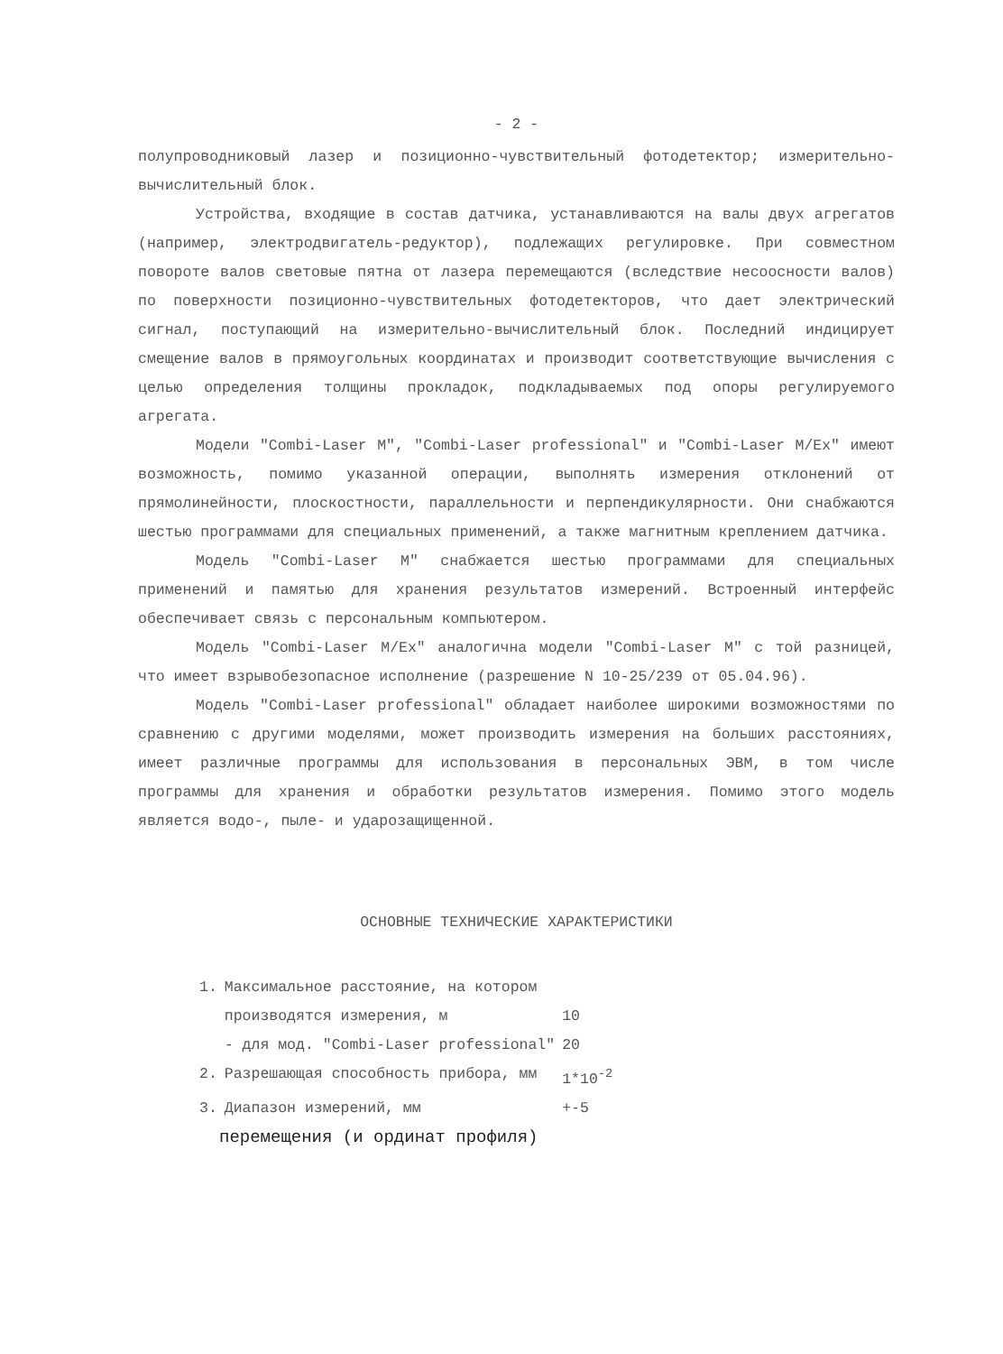- 2 -
полупроводниковый лазер и позиционно-чувствительный фотодетектор; измерительно-вычислительный блок.
Устройства, входящие в состав датчика, устанавливаются на валы двух агрегатов (например, электродвигатель-редуктор), подлежащих регулировке. При совместном повороте валов световые пятна от лазера перемещаются (вследствие несоосности валов) по поверхности позиционно-чувствительных фотодетекторов, что дает электрический сигнал, поступающий на измерительно-вычислительный блок. Последний индицирует смещение валов в прямоугольных координатах и производит соответствующие вычисления с целью определения толщины прокладок, подкладываемых под опоры регулируемого агрегата.
Модели "Combi-Laser M", "Combi-Laser professional" и "Combi-Laser M/Ex" имеют возможность, помимо указанной операции, выполнять измерения отклонений от прямолинейности, плоскостности, параллельности и перпендикулярности. Они снабжаются шестью программами для специальных применений, а также магнитным креплением датчика.
Модель "Combi-Laser M" снабжается шестью программами для специальных применений и памятью для хранения результатов измерений. Встроенный интерфейс обеспечивает связь с персональным компьютером.
Модель "Combi-Laser M/Ex" аналогична модели "Combi-Laser M" с той разницей, что имеет взрывобезопасное исполнение (разрешение N 10-25/239 от 05.04.96).
Модель "Combi-Laser professional" обладает наиболее широкими возможностями по сравнению с другими моделями, может производить измерения на больших расстояниях, имеет различные программы для использования в персональных ЭВМ, в том числе программы для хранения и обработки результатов измерения. Помимо этого модель является водо-, пыле- и ударозащищенной.
ОСНОВНЫЕ ТЕХНИЧЕСКИЕ ХАРАКТЕРИСТИКИ
| 1. | Максимальное расстояние, на котором | |
| | производятся измерения, м | 10 |
| | - для мод. "Combi-Laser professional" | 20 |
| 2. | Разрешающая способность прибора, мм | 1*10<sup>-2</sup> |
| 3. | Диапазон измерений, мм | +-5 |
перемещения (и ординат профиля)